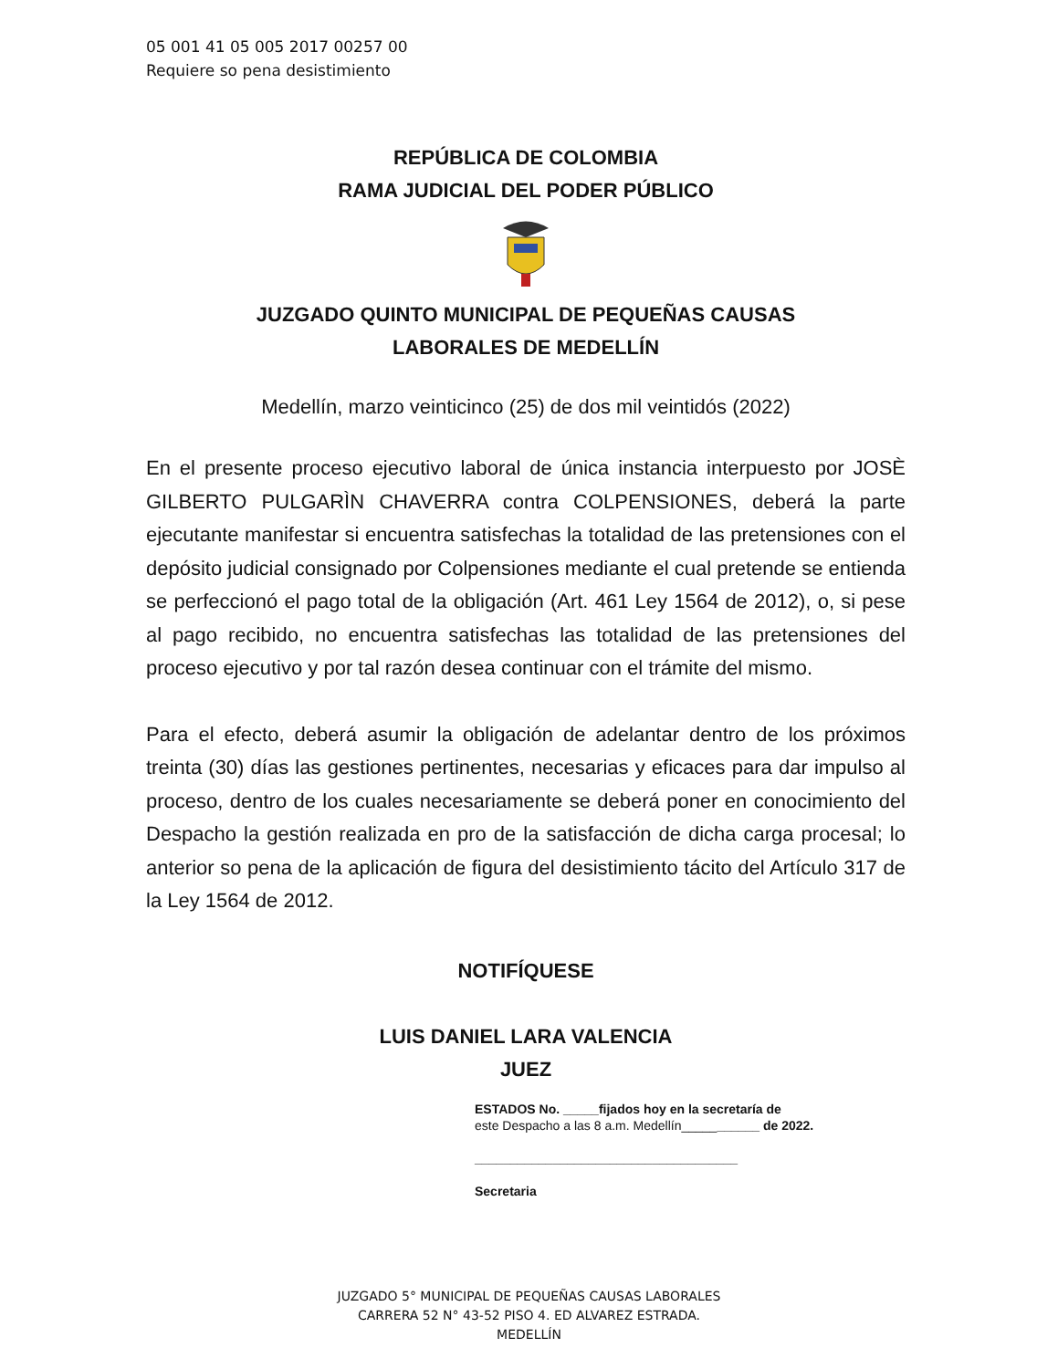05 001 41 05 005 2017 00257 00
Requiere so pena desistimiento
REPÚBLICA DE COLOMBIA
RAMA JUDICIAL DEL PODER PÚBLICO
JUZGADO QUINTO MUNICIPAL DE PEQUEÑAS CAUSAS
LABORALES DE MEDELLÍN
Medellín, marzo veinticinco (25) de dos mil veintidós (2022)
En el presente proceso ejecutivo laboral de única instancia interpuesto por JOSÈ GILBERTO PULGARÌN CHAVERRA contra COLPENSIONES, deberá la parte ejecutante manifestar si encuentra satisfechas la totalidad de las pretensiones con el depósito judicial consignado por Colpensiones mediante el cual pretende se entienda se perfeccionó el pago total de la obligación (Art. 461 Ley 1564 de 2012), o, si pese al pago recibido, no encuentra satisfechas las totalidad de las pretensiones del proceso ejecutivo y por tal razón desea continuar con el trámite del mismo.
Para el efecto, deberá asumir la obligación de adelantar dentro de los próximos treinta (30) días las gestiones pertinentes, necesarias y eficaces para dar impulso al proceso, dentro de los cuales necesariamente se deberá poner en conocimiento del Despacho la gestión realizada en pro de la satisfacción de dicha carga procesal; lo anterior so pena de la aplicación de figura del desistimiento tácito del Artículo 317 de la Ley 1564 de 2012.
NOTIFÍQUESE
LUIS DANIEL LARA VALENCIA
JUEZ
ESTADOS No. _____fijados hoy en la secretaría de
este Despacho a las 8 a.m. Medellín___________ de 2022.
_____________________________________
Secretaria
JUZGADO 5° MUNICIPAL DE PEQUEÑAS CAUSAS LABORALES
CARRERA 52 N° 43-52 PISO 4. ED ALVAREZ ESTRADA.
MEDELLÍN